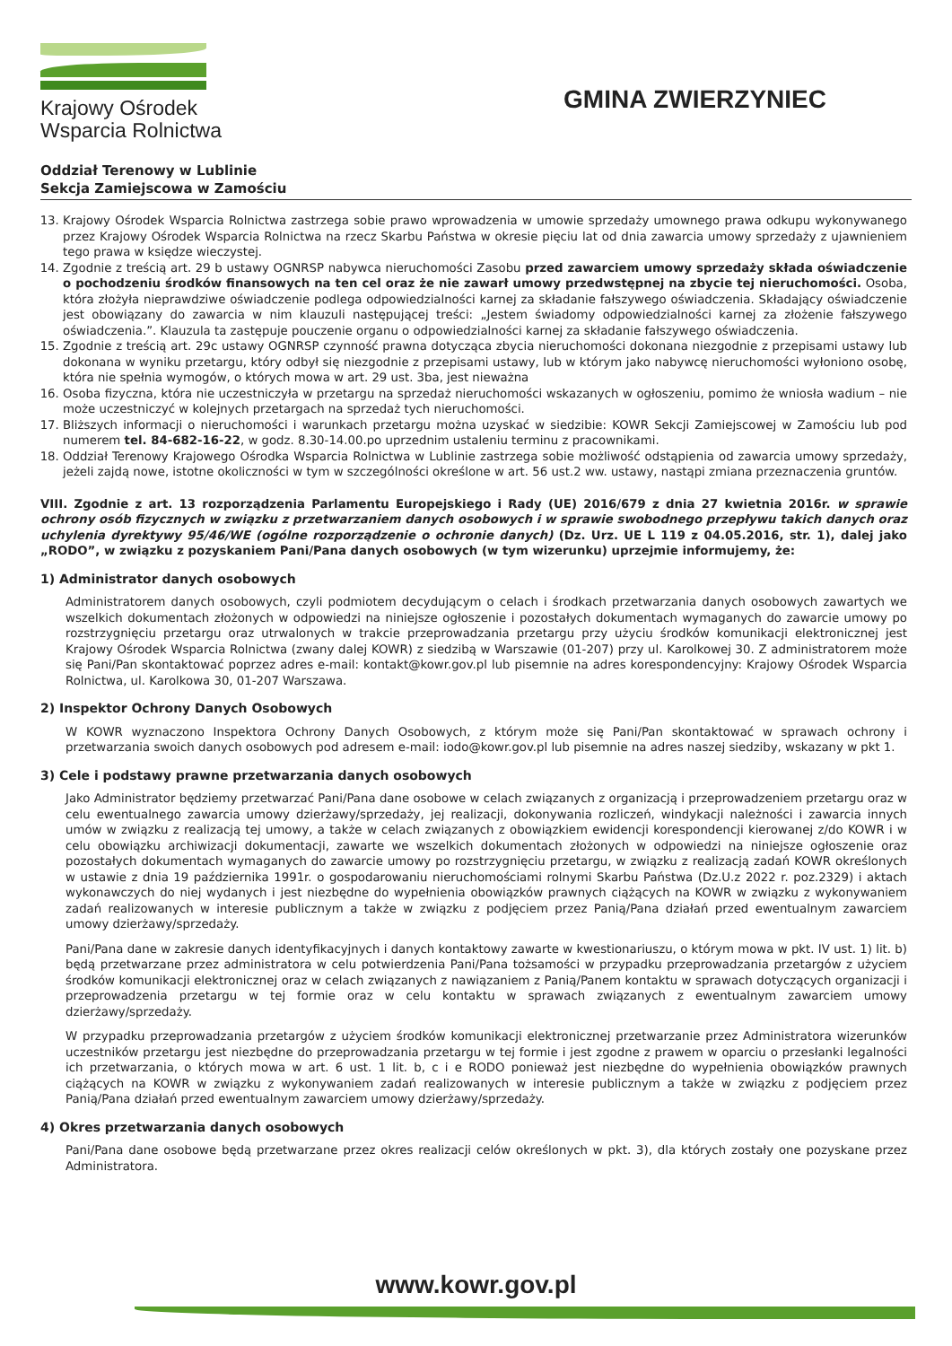Krajowy Ośrodek
Wsparcia Rolnictwa
GMINA ZWIERZYNIEC
Oddział Terenowy w Lublinie
Sekcja Zamiejscowa w Zamościu
13. Krajowy Ośrodek Wsparcia Rolnictwa zastrzega sobie prawo wprowadzenia w umowie sprzedaży umownego prawa odkupu wykonywanego przez Krajowy Ośrodek Wsparcia Rolnictwa na rzecz Skarbu Państwa w okresie pięciu lat od dnia zawarcia umowy sprzedaży z ujawnieniem tego prawa w księdze wieczystej.
14. Zgodnie z treścią art. 29 b ustawy OGNRSP nabywca nieruchomości Zasobu przed zawarciem umowy sprzedaży składa oświadczenie o pochodzeniu środków finansowych na ten cel oraz że nie zawarł umowy przedwstępnej na zbycie tej nieruchomości. Osoba, która złożyła nieprawdziwe oświadczenie podlega odpowiedzialności karnej za składanie fałszywego oświadczenia. Składający oświadczenie jest obowiązany do zawarcia w nim klauzuli następującej treści: „Jestem świadomy odpowiedzialności karnej za złożenie fałszywego oświadczenia.”. Klauzula ta zastępuje pouczenie organu o odpowiedzialności karnej za składanie fałszywego oświadczenia.
15. Zgodnie z treścią art. 29c ustawy OGNRSP czynność prawna dotycząca zbycia nieruchomości dokonana niezgodnie z przepisami ustawy lub dokonana w wyniku przetargu, który odbył się niezgodnie z przepisami ustawy, lub w którym jako nabywcę nieruchomości wyłoniono osobę, która nie spełnia wymogów, o których mowa w art. 29 ust. 3ba, jest nieważna
16. Osoba fizyczna, która nie uczestniczyła w przetargu na sprzedaż nieruchomości wskazanych w ogłoszeniu, pomimo że wniosła wadium – nie może uczestniczyć w kolejnych przetargach na sprzedaż tych nieruchomości.
17. Bliższych informacji o nieruchomości i warunkach przetargu można uzyskać w siedzibie: KOWR Sekcji Zamiejscowej w Zamościu lub pod numerem tel. 84-682-16-22, w godz. 8.30-14.00.po uprzednim ustaleniu terminu z pracownikami.
18. Oddział Terenowy Krajowego Ośrodka Wsparcia Rolnictwa w Lublinie zastrzega sobie możliwość odstąpienia od zawarcia umowy sprzedaży, jeżeli zajdą nowe, istotne okoliczności w tym w szczególności określone w art. 56 ust.2 ww. ustawy, nastąpi zmiana przeznaczenia gruntów.
VIII. Zgodnie z art. 13 rozporządzenia Parlamentu Europejskiego i Rady (UE) 2016/679 z dnia 27 kwietnia 2016r. w sprawie ochrony osób fizycznych w związku z przetwarzaniem danych osobowych i w sprawie swobodnego przepływu takich danych oraz uchylenia dyrektywy 95/46/WE (ogólne rozporządzenie o ochronie danych) (Dz. Urz. UE L 119 z 04.05.2016, str. 1), dalej jako „RODO”, w związku z pozyskaniem Pani/Pana danych osobowych (w tym wizerunku) uprzejmie informujemy, że:
1) Administrator danych osobowych
Administratorem danych osobowych, czyli podmiotem decydującym o celach i środkach przetwarzania danych osobowych zawartych we wszelkich dokumentach złożonych w odpowiedzi na niniejsze ogłoszenie i pozostałych dokumentach wymaganych do zawarcie umowy po rozstrzygnięciu przetargu oraz utrwalonych w trakcie przeprowadzania przetargu przy użyciu środków komunikacji elektronicznej jest Krajowy Ośrodek Wsparcia Rolnictwa (zwany dalej KOWR) z siedzibą w Warszawie (01-207) przy ul. Karolkowej 30. Z administratorem może się Pani/Pan skontaktować poprzez adres e-mail: kontakt@kowr.gov.pl lub pisemnie na adres korespondencyjny: Krajowy Ośrodek Wsparcia Rolnictwa, ul. Karolkowa 30, 01-207 Warszawa.
2) Inspektor Ochrony Danych Osobowych
W KOWR wyznaczono Inspektora Ochrony Danych Osobowych, z którym może się Pani/Pan skontaktować w sprawach ochrony i przetwarzania swoich danych osobowych pod adresem e-mail: iodo@kowr.gov.pl lub pisemnie na adres naszej siedziby, wskazany w pkt 1.
3) Cele i podstawy prawne przetwarzania danych osobowych
Jako Administrator będziemy przetwarzać Pani/Pana dane osobowe w celach związanych z organizacją i przeprowadzeniem przetargu oraz w celu ewentualnego zawarcia umowy dzierżawy/sprzedaży, jej realizacji, dokonywania rozliczeń, windykacji należności i zawarcia innych umów w związku z realizacją tej umowy, a także w celach związanych z obowiązkiem ewidencji korespondencji kierowanej z/do KOWR i w celu obowiązku archiwizacji dokumentacji, zawarte we wszelkich dokumentach złożonych w odpowiedzi na niniejsze ogłoszenie oraz pozostałych dokumentach wymaganych do zawarcie umowy po rozstrzygnięciu przetargu, w związku z realizacją zadań KOWR określonych w ustawie z dnia 19 października 1991r. o gospodarowaniu nieruchomościami rolnymi Skarbu Państwa (Dz.U.z 2022 r. poz.2329) i aktach wykonawczych do niej wydanych i jest niezbędne do wypełnienia obowiązków prawnych ciążących na KOWR w związku z wykonywaniem zadań realizowanych w interesie publicznym a także w związku z podjęciem przez Panią/Pana działań przed ewentualnym zawarciem umowy dzierżawy/sprzedaży.
Pani/Pana dane w zakresie danych identyfikacyjnych i danych kontaktowy zawarte w kwestionariuszu, o którym mowa w pkt. IV ust. 1) lit. b) będą przetwarzane przez administratora w celu potwierdzenia Pani/Pana tożsamości w przypadku przeprowadzania przetargów z użyciem środków komunikacji elektronicznej oraz w celach związanych z nawiązaniem z Panią/Panem kontaktu w sprawach dotyczących organizacji i przeprowadzenia przetargu w tej formie oraz w celu kontaktu w sprawach związanych z ewentualnym zawarciem umowy dzierżawy/sprzedaży.
W przypadku przeprowadzania przetargów z użyciem środków komunikacji elektronicznej przetwarzanie przez Administratora wizerunków uczestników przetargu jest niezbędne do przeprowadzania przetargu w tej formie i jest zgodne z prawem w oparciu o przesłanki legalności ich przetwarzania, o których mowa w art. 6 ust. 1 lit. b, c i e RODO ponieważ jest niezbędne do wypełnienia obowiązków prawnych ciążących na KOWR w związku z wykonywaniem zadań realizowanych w interesie publicznym a także w związku z podjęciem przez Panią/Pana działań przed ewentualnym zawarciem umowy dzierżawy/sprzedaży.
4) Okres przetwarzania danych osobowych
Pani/Pana dane osobowe będą przetwarzane przez okres realizacji celów określonych w pkt. 3), dla których zostały one pozyskane przez Administratora.
www.kowr.gov.pl